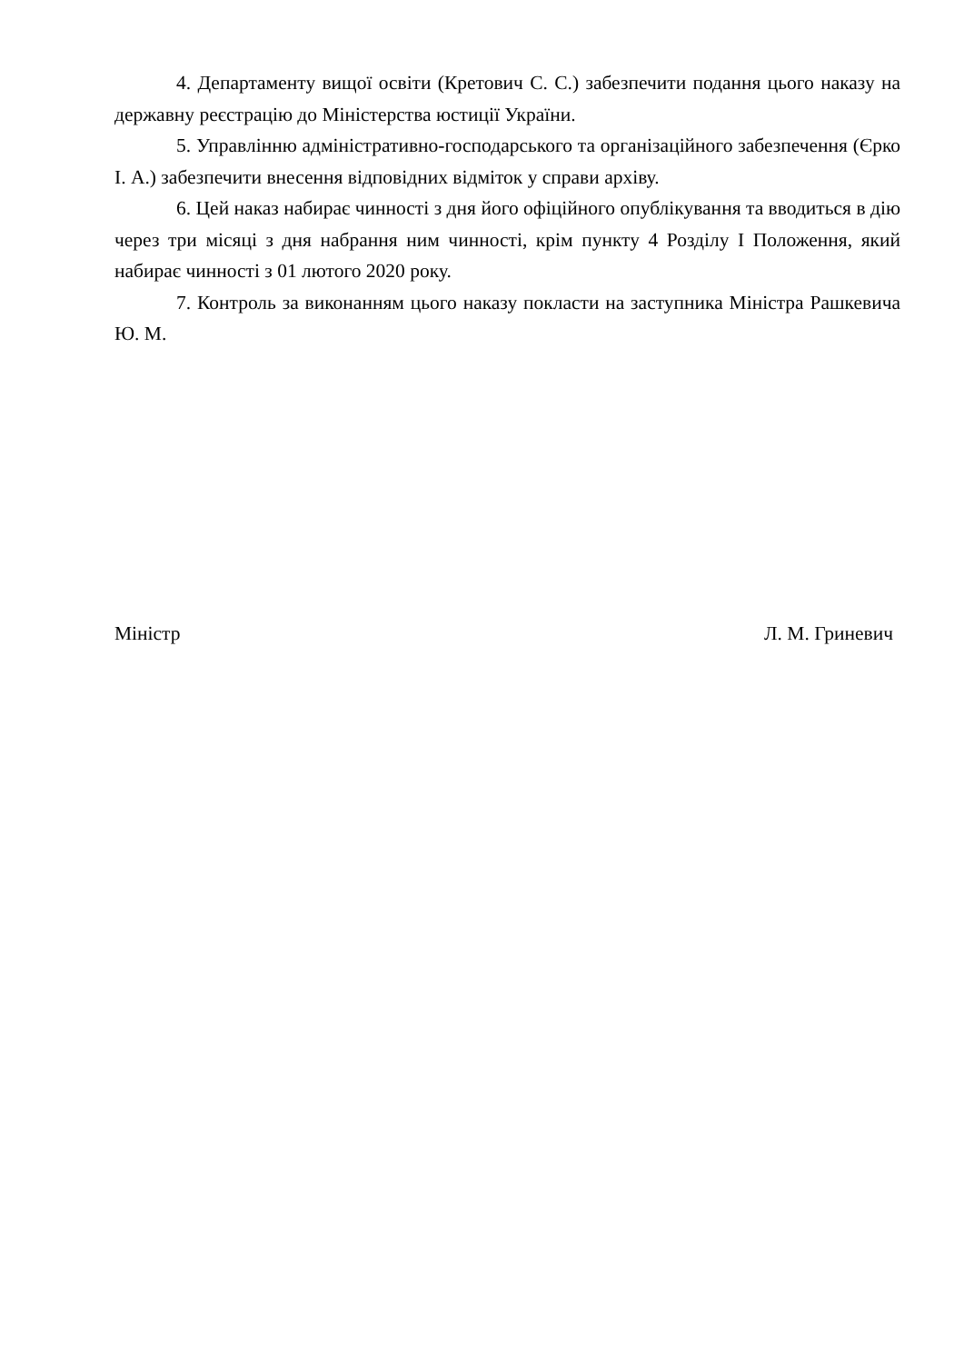4. Департаменту вищої освіти (Кретович С. С.) забезпечити подання цього наказу на державну реєстрацію до Міністерства юстиції України.
5. Управлінню адміністративно-господарського та організаційного забезпечення (Єрко І. А.) забезпечити внесення відповідних відміток у справи архіву.
6. Цей наказ набирає чинності з дня його офіційного опублікування та вводиться в дію через три місяці з дня набрання ним чинності, крім пункту 4 Розділу І Положення, який набирає чинності з 01 лютого 2020 року.
7. Контроль за виконанням цього наказу покласти на заступника Міністра Рашкевича Ю. М.
Міністр Л. М. Гриневич